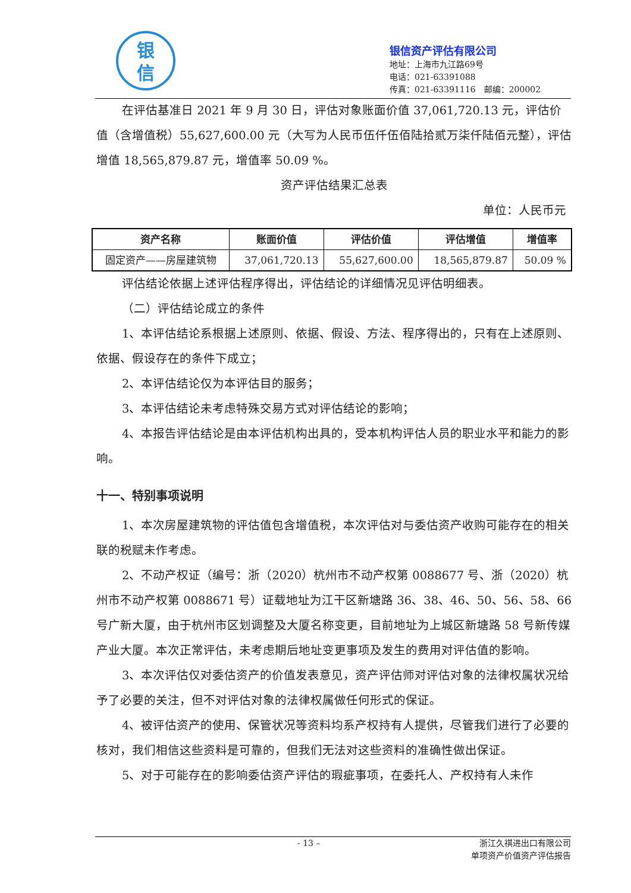银
信
银信资产评估有限公司
地址：上海市九江路69号
电话：021-63391088
传真：021-63391116　邮编：200002
在评估基准日 2021 年 9 月 30 日，评估对象账面价值 37,061,720.13 元，评估价值（含增值税）55,627,600.00 元（大写为人民币伍仟伍佰陆拾贰万柒仟陆佰元整），评估增值 18,565,879.87 元，增值率 50.09 %。
资产评估结果汇总表
单位：人民币元
| 资产名称 | 账面价值 | 评估价值 | 评估增值 | 增值率 |
| --- | --- | --- | --- | --- |
| 固定资产——房屋建筑物 | 37,061,720.13 | 55,627,600.00 | 18,565,879.87 | 50.09 % |
评估结论依据上述评估程序得出，评估结论的详细情况见评估明细表。
（二）评估结论成立的条件
1、本评估结论系根据上述原则、依据、假设、方法、程序得出的，只有在上述原则、依据、假设存在的条件下成立；
2、本评估结论仅为本评估目的服务；
3、本评估结论未考虑特殊交易方式对评估结论的影响；
4、本报告评估结论是由本评估机构出具的，受本机构评估人员的职业水平和能力的影响。
十一、特别事项说明
1、本次房屋建筑物的评估值包含增值税，本次评估对与委估资产收购可能存在的相关联的税赋未作考虑。
2、不动产权证（编号：浙（2020）杭州市不动产权第 0088677 号、浙（2020）杭州市不动产权第 0088671 号）证载地址为江干区新塘路 36、38、46、50、56、58、66 号广新大厦，由于杭州市区划调整及大厦名称变更，目前地址为上城区新塘路 58 号新传媒产业大厦。本次正常评估，未考虑期后地址变更事项及发生的费用对评估值的影响。
3、本次评估仅对委估资产的价值发表意见，资产评估师对评估对象的法律权属状况给予了必要的关注，但不对评估对象的法律权属做任何形式的保证。
4、被评估资产的使用、保管状况等资料均系产权持有人提供，尽管我们进行了必要的核对，我们相信这些资料是可靠的，但我们无法对这些资料的准确性做出保证。
5、对于可能存在的影响委估资产评估的瑕疵事项，在委托人、产权持有人未作
- 13 – 浙江久祺进出口有限公司
单项资产价值资产评估报告